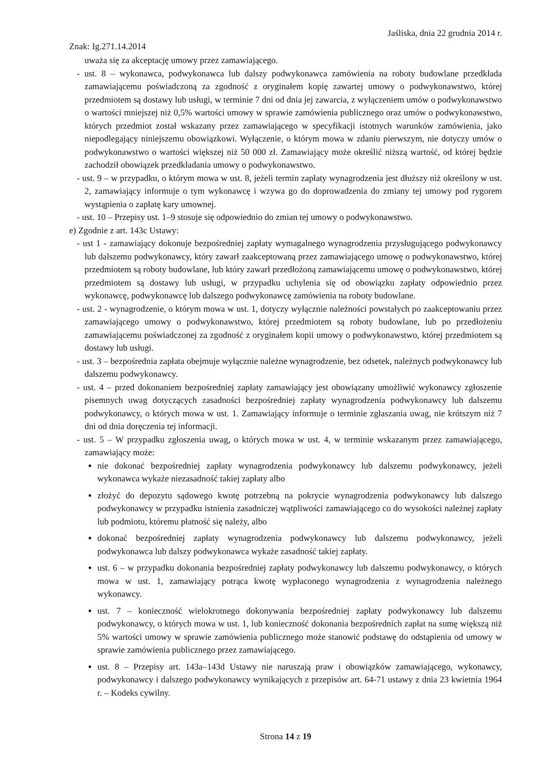Jaśliska, dnia 22 grudnia 2014 r.
Znak: Ig.271.14.2014
uważa się za akceptację umowy przez zamawiającego.
- ust. 8 – wykonawca, podwykonawca lub dalszy podwykonawca zamówienia na roboty budowlane przedkłada zamawiającemu poświadczoną za zgodność z oryginałem kopię zawartej umowy o podwykonawstwo, której przedmiotem są dostawy lub usługi, w terminie 7 dni od dnia jej zawarcia, z wyłączeniem umów o podwykonawstwo o wartości mniejszej niż 0,5% wartości umowy w sprawie zamówienia publicznego oraz umów o podwykonawstwo, których przedmiot został wskazany przez zamawiającego w specyfikacji istotnych warunków zamówienia, jako niepodlegający niniejszemu obowiązkowi. Wyłączenie, o którym mowa w zdaniu pierwszym, nie dotyczy umów o podwykonawstwo o wartości większej niż 50 000 zł. Zamawiający może określić niższą wartość, od której będzie zachodził obowiązek przedkładania umowy o podwykonawstwo.
- ust. 9 – w przypadku, o którym mowa w ust. 8, jeżeli termin zapłaty wynagrodzenia jest dłuższy niż określony w ust. 2, zamawiający informuje o tym wykonawcę i wzywa go do doprowadzenia do zmiany tej umowy pod rygorem wystąpienia o zapłatę kary umownej.
- ust. 10 – Przepisy ust. 1–9 stosuje się odpowiednio do zmian tej umowy o podwykonawstwo.
e) Zgodnie z art. 143c Ustawy:
- ust 1 - zamawiający dokonuje bezpośredniej zapłaty wymagalnego wynagrodzenia przysługującego podwykonawcy lub dalszemu podwykonawcy, który zawarł zaakceptowaną przez zamawiającego umowę o podwykonawstwo, której przedmiotem są roboty budowlane, lub który zawarł przedłożoną zamawiającemu umowę o podwykonawstwo, której przedmiotem są dostawy lub usługi, w przypadku uchylenia się od obowiązku zapłaty odpowiednio przez wykonawcę, podwykonawcę lub dalszego podwykonawcę zamówienia na roboty budowlane.
- ust. 2 - wynagrodzenie, o którym mowa w ust. 1, dotyczy wyłącznie należności powstałych po zaakceptowaniu przez zamawiającego umowy o podwykonawstwo, której przedmiotem są roboty budowlane, lub po przedłożeniu zamawiającemu poświadczonej za zgodność z oryginałem kopii umowy o podwykonawstwo, której przedmiotem są dostawy lub usługi.
- ust. 3 – bezpośrednia zapłata obejmuje wyłącznie należne wynagrodzenie, bez odsetek, należnych podwykonawcy lub dalszemu podwykonawcy.
- ust. 4 – przed dokonaniem bezpośredniej zapłaty zamawiający jest obowiązany umożliwić wykonawcy zgłoszenie pisemnych uwag dotyczących zasadności bezpośredniej zapłaty wynagrodzenia podwykonawcy lub dalszemu podwykonawcy, o których mowa w ust. 1. Zamawiający informuje o terminie zgłaszania uwag, nie krótszym niż 7 dni od dnia doręczenia tej informacji.
- ust. 5 – W przypadku zgłoszenia uwag, o których mowa w ust. 4, w terminie wskazanym przez zamawiającego, zamawiający może:
nie dokonać bezpośredniej zapłaty wynagrodzenia podwykonawcy lub dalszemu podwykonawcy, jeżeli wykonawca wykaże niezasadność takiej zapłaty albo
złożyć do depozytu sądowego kwotę potrzebną na pokrycie wynagrodzenia podwykonawcy lub dalszego podwykonawcy w przypadku istnienia zasadniczej wątpliwości zamawiającego co do wysokości należnej zapłaty lub podmiotu, któremu płatność się należy, albo
dokonać bezpośredniej zapłaty wynagrodzenia podwykonawcy lub dalszemu podwykonawcy, jeżeli podwykonawca lub dalszy podwykonawca wykaże zasadność takiej zapłaty.
ust. 6 – w przypadku dokonania bezpośredniej zapłaty podwykonawcy lub dalszemu podwykonawcy, o których mowa w ust. 1, zamawiający potrąca kwotę wypłaconego wynagrodzenia z wynagrodzenia należnego wykonawcy.
ust. 7 – konieczność wielokrotnego dokonywania bezpośredniej zapłaty podwykonawcy lub dalszemu podwykonawcy, o których mowa w ust. 1, lub konieczność dokonania bezpośrednich zapłat na sumę większą niż 5% wartości umowy w sprawie zamówienia publicznego może stanowić podstawę do odstąpienia od umowy w sprawie zamówienia publicznego przez zamawiającego.
ust. 8 – Przepisy art. 143a–143d Ustawy nie naruszają praw i obowiązków zamawiającego, wykonawcy, podwykonawcy i dalszego podwykonawcy wynikających z przepisów art. 64-71 ustawy z dnia 23 kwietnia 1964 r. – Kodeks cywilny.
Strona 14 z 19